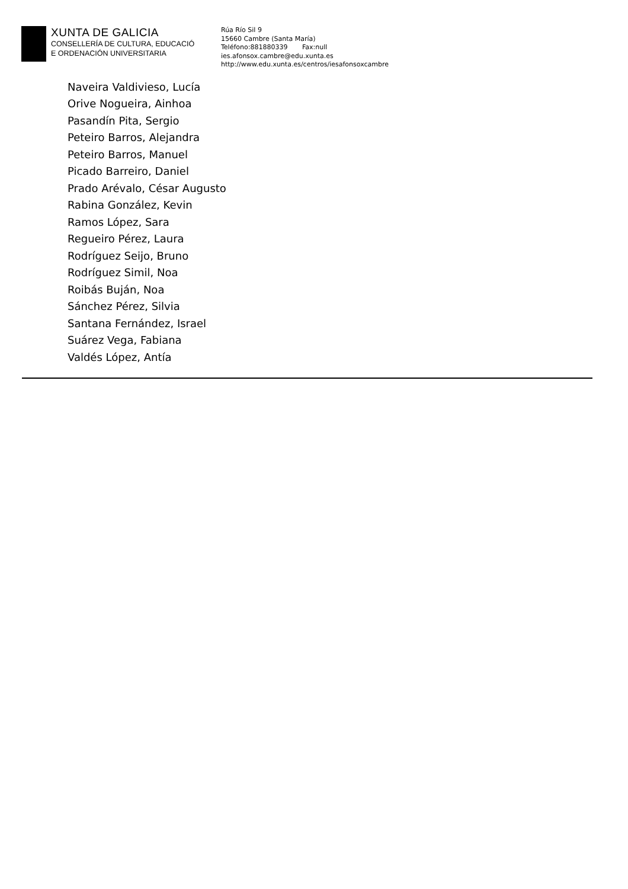XUNTA DE GALICIA
CONSELLERÍA DE CULTURA, EDUCACIÓ
E ORDENACIÓN UNIVERSITARIA
Rúa Río Sil 9
15660 Cambre (Santa María)
Teléfono:881880339 Fax:null
ies.afonsox.cambre@edu.xunta.es
http://www.edu.xunta.es/centros/iesafonsoxcambre
Naveira Valdivieso, Lucía
Orive Nogueira, Ainhoa
Pasandín Pita, Sergio
Peteiro Barros, Alejandra
Peteiro Barros, Manuel
Picado Barreiro, Daniel
Prado Arévalo, César Augusto
Rabina González, Kevin
Ramos López, Sara
Regueiro Pérez, Laura
Rodríguez Seijo, Bruno
Rodríguez Simil, Noa
Roibás Buján, Noa
Sánchez Pérez, Silvia
Santana Fernández, Israel
Suárez Vega, Fabiana
Valdés López, Antía